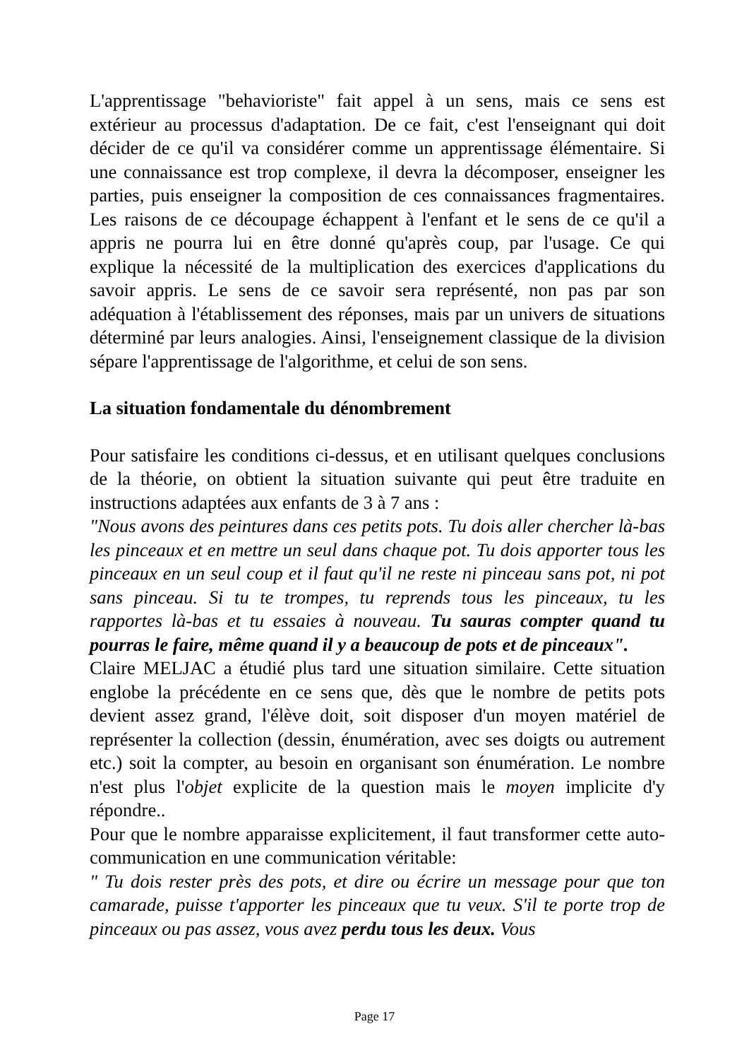L'apprentissage "behavioriste" fait appel à un sens, mais ce sens est extérieur au processus d'adaptation. De ce fait, c'est l'enseignant qui doit décider de ce qu'il va considérer comme un apprentissage élémentaire. Si une connaissance est trop complexe, il devra la décomposer, enseigner les parties, puis enseigner la composition de ces connaissances fragmentaires. Les raisons de ce découpage échappent à l'enfant et le sens de ce qu'il a appris ne pourra lui en être donné qu'après coup, par l'usage. Ce qui explique la nécessité de la multiplication des exercices d'applications du savoir appris. Le sens de ce savoir sera représenté, non pas par son adéquation à l'établissement des réponses, mais par un univers de situations déterminé par leurs analogies. Ainsi, l'enseignement classique de la division sépare l'apprentissage de l'algorithme, et celui de son sens.
La situation fondamentale du dénombrement
Pour satisfaire les conditions ci-dessus, et en utilisant quelques conclusions de la théorie, on obtient la situation suivante qui peut être traduite en instructions adaptées aux enfants de 3 à 7 ans :
"Nous avons des peintures dans ces petits pots. Tu dois aller chercher là-bas les pinceaux et en mettre un seul dans chaque pot. Tu dois apporter tous les pinceaux en un seul coup et il faut qu'il ne reste ni pinceau sans pot, ni pot sans pinceau. Si tu te trompes, tu reprends tous les pinceaux, tu les rapportes là-bas et tu essaies à nouveau. Tu sauras compter quand tu pourras le faire, même quand il y a beaucoup de pots et de pinceaux".
Claire MELJAC a étudié plus tard une situation similaire. Cette situation englobe la précédente en ce sens que, dès que le nombre de petits pots devient assez grand, l'élève doit, soit disposer d'un moyen matériel de représenter la collection (dessin, énumération, avec ses doigts ou autrement etc.) soit la compter, au besoin en organisant son énumération. Le nombre n'est plus l'objet explicite de la question mais le moyen implicite d'y répondre..
Pour que le nombre apparaisse explicitement, il faut transformer cette auto-communication en une communication véritable:
" Tu dois rester près des pots, et dire ou écrire un message pour que ton camarade, puisse t'apporter les pinceaux que tu veux. S'il te porte trop de pinceaux ou pas assez, vous avez perdu tous les deux. Vous
Page 17